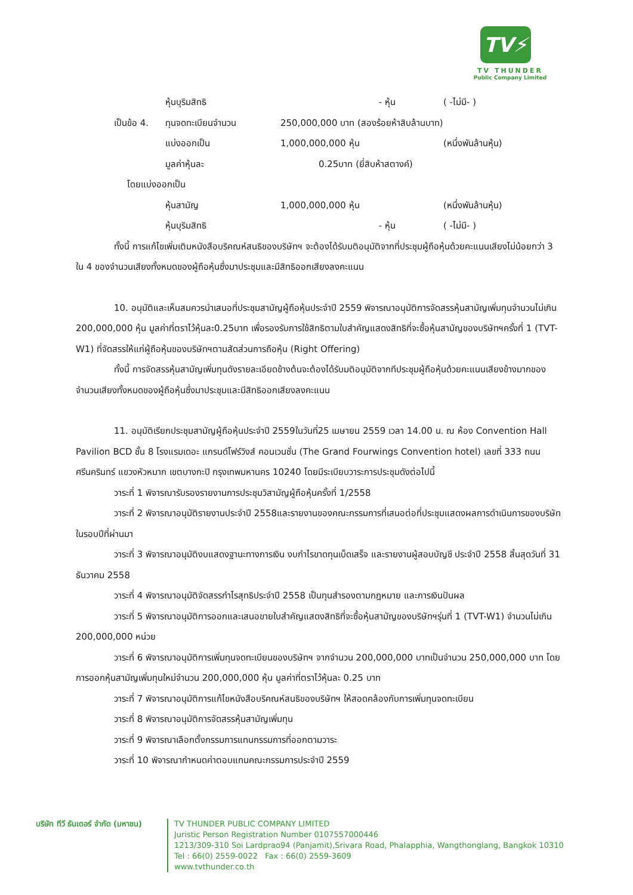TV⚡
TV THUNDER
Public Company Limited
| | | หุ้นบุริมสิทธิ | - หุ้น | ( -ไม่มี- ) |
| เป็น | ข้อ 4. | ทุนจดทะเบียนจำนวน | 250,000,000 บาท (สองร้อยห้าสิบล้านบาท) | |
| | | แบ่งออกเป็น | 1,000,000,000 หุ้น | (หนึ่งพันล้านหุ้น) |
| | | มูลค่าหุ้นละ | 0.25บาท (ยี่สิบห้าสตางค์) | |
| | โดยแบ่งออกเป็น | | | |
| | | หุ้นสามัญ | 1,000,000,000 หุ้น | (หนึ่งพันล้านหุ้น) |
| | | หุ้นบุริมสิทธิ | - หุ้น | ( -ไม่มี- ) |
ทั้งนี้ การแก้ไขเพิ่มเติมหนังสือบริคณห์สนธิของบริษัทฯ จะต้องได้รับมติอนุมัติจากที่ประชุมผู้ถือหุ้นด้วยคะแนนเสียงไม่น้อยกว่า 3 ใน 4 ของจำนวนเสียงทั้งหมดของผู้ถือหุ้นซึ่งมาประชุมและมีสิทธิออกเสียงลงคะแนน
10. อนุมัติและเห็นสมควรนำเสนอที่ประชุมสามัญผู้ถือหุ้นประจำปี 2559 พิจารณาอนุมัติการจัดสรรหุ้นสามัญเพิ่มทุนจำนวนไม่เกิน 200,000,000 หุ้น มูลค่าที่ตราไว้หุ้นละ0.25บาท เพื่อรองรับการใช้สิทธิตามใบสำคัญแสดงสิทธิที่จะซื้อหุ้นสามัญของบริษัทฯครั้งที่ 1 (TVT-W1) ที่จัดสรรให้แก่ผู้ถือหุ้นของบริษัทฯตามสัดส่วนการถือหุ้น (Right Offering)
ทั้งนี้ การจัดสรรหุ้นสามัญเพิ่มทุนดังรายละเอียดข้างต้นจะต้องได้รับมติอนุมัติจากทีประชุมผู้ถือหุ้นด้วยคะแนนเสียงข้างมากของจำนวนเสียงทั้งหมดของผู้ถือหุ้นซึ่งมาประชุมและมีสิทธิออกเสียงลงคะแนน
11. อนุมัติเรียกประชุมสามัญผู้ถือหุ้นประจำปี 2559ในวันที่25 เมษายน 2559 เวลา 14.00 น. ณ ห้อง Convention Hall Pavilion BCD ชั้น 8 โรงแรมเดอะ แกรนด์โฟร์วิงส์ คอนเวนชั่น (The Grand Fourwings Convention hotel) เลขที่ 333 ถนนศรีนครินทร์ แขวงหัวหมาก เขตบางกะปิ กรุงเทพมหานคร 10240 โดยมีระเบียบวาระการประชุมดังต่อไปนี้
วาระที่ 1 พิจารณารับรองรายงานการประชุมวิสามัญผู้ถือหุ้นครั้งที่ 1/2558
วาระที่ 2 พิจารณาอนุมัติรายงานประจำปี 2558และรายงานของคณะกรรมการที่เสนอต่อที่ประชุมแสดงผลการดำเนินการของบริษัทในรอบปีที่ผ่านมา
วาระที่ 3 พิจารณาอนุมัติงบแสดงฐานะทางการเงิน งบกำไรขาดทุนเบ็ดเสร็จ และรายงานผู้สอบบัญชี ประจำปี 2558 สิ้นสุดวันที่ 31 ธันวาคม 2558
วาระที่ 4 พิจารณาอนุมัติจัดสรรกำไรสุทธิประจำปี 2558 เป็นทุนสำรองตามกฎหมาย และการเงินปันผล
วาระที่ 5 พิจารณาอนุมัติการออกและเสนอขายใบสำคัญแสดงสิทธิที่จะซื้อหุ้นสามัญของบริษัทฯรุ่นที่ 1 (TVT-W1) จำนวนไม่เกิน 200,000,000 หน่วย
วาระที่ 6 พิจารณาอนุมัติการเพิ่มทุนจดทะเบียนของบริษัทฯ จากจำนวน 200,000,000 บาทเป็นจำนวน 250,000,000 บาท โดยการออกหุ้นสามัญเพิ่มทุนใหม่จำนวน 200,000,000 หุ้น มูลค่าที่ตราไว้หุ้นละ 0.25 บาท
วาระที่ 7 พิจารณาอนุมัติการแก้ไขหนังสือบริคณห์สนธิของบริษัทฯ ให้สอดคล้องกับการเพิ่มทุนจดทะเบียน
วาระที่ 8 พิจารณาอนุมัติการจัดสรรหุ้นสามัญเพิ่มทุน
วาระที่ 9 พิจารณาเลือกตั้งกรรมการแทนกรรมการที่ออกตามวาระ
วาระที่ 10 พิจารณากำหนดค่าตอบแทนคณะกรรมการประจำปี 2559
บริษัท ทีวี ธันเดอร์ จำกัด (มหาชน)
TV THUNDER PUBLIC COMPANY LIMITED
Juristic Person Registration Number 0107557000446
1213/309-310 Soi Lardprao94 (Panjamit),Srivara Road, Phalapphia, Wangthonglang, Bangkok 10310
Tel : 66(0) 2559-0022 Fax : 66(0) 2559-3609
www.tvthunder.co.th